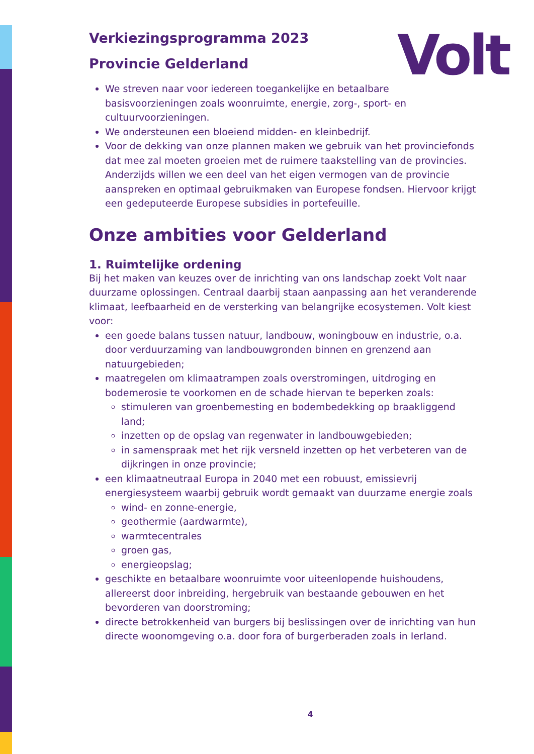Volt
Verkiezingsprogramma 2023
Provincie Gelderland
We streven naar voor iedereen toegankelijke en betaalbare basisvoorzieningen zoals woonruimte, energie, zorg-, sport- en cultuurvoorzieningen.
We ondersteunen een bloeiend midden- en kleinbedrijf.
Voor de dekking van onze plannen maken we gebruik van het provinciefonds dat mee zal moeten groeien met de ruimere taakstelling van de provincies. Anderzijds willen we een deel van het eigen vermogen van de provincie aanspreken en optimaal gebruikmaken van Europese fondsen. Hiervoor krijgt een gedeputeerde Europese subsidies in portefeuille.
Onze ambities voor Gelderland
1. Ruimtelijke ordening
Bij het maken van keuzes over de inrichting van ons landschap zoekt Volt naar duurzame oplossingen. Centraal daarbij staan aanpassing aan het veranderende klimaat, leefbaarheid en de versterking van belangrijke ecosystemen. Volt kiest voor:
een goede balans tussen natuur, landbouw, woningbouw en industrie, o.a. door verduurzaming van landbouwgronden binnen en grenzend aan natuurgebieden;
maatregelen om klimaatrampen zoals overstromingen, uitdroging en bodemerosie te voorkomen en de schade hiervan te beperken zoals:
stimuleren van groenbemesting en bodembedekking op braakliggend land;
inzetten op de opslag van regenwater in landbouwgebieden;
in samenspraak met het rijk versneld inzetten op het verbeteren van de dijkringen in onze provincie;
een klimaatneutraal Europa in 2040 met een robuust, emissievrij energiesysteem waarbij gebruik wordt gemaakt van duurzame energie zoals
wind- en zonne-energie,
geothermie (aardwarmte),
warmtecentrales
groen gas,
energieopslag;
geschikte en betaalbare woonruimte voor uiteenlopende huishoudens, allereerst door inbreiding, hergebruik van bestaande gebouwen en het bevorderen van doorstroming;
directe betrokkenheid van burgers bij beslissingen over de inrichting van hun directe woonomgeving o.a. door fora of burgerberaden zoals in Ierland.
4